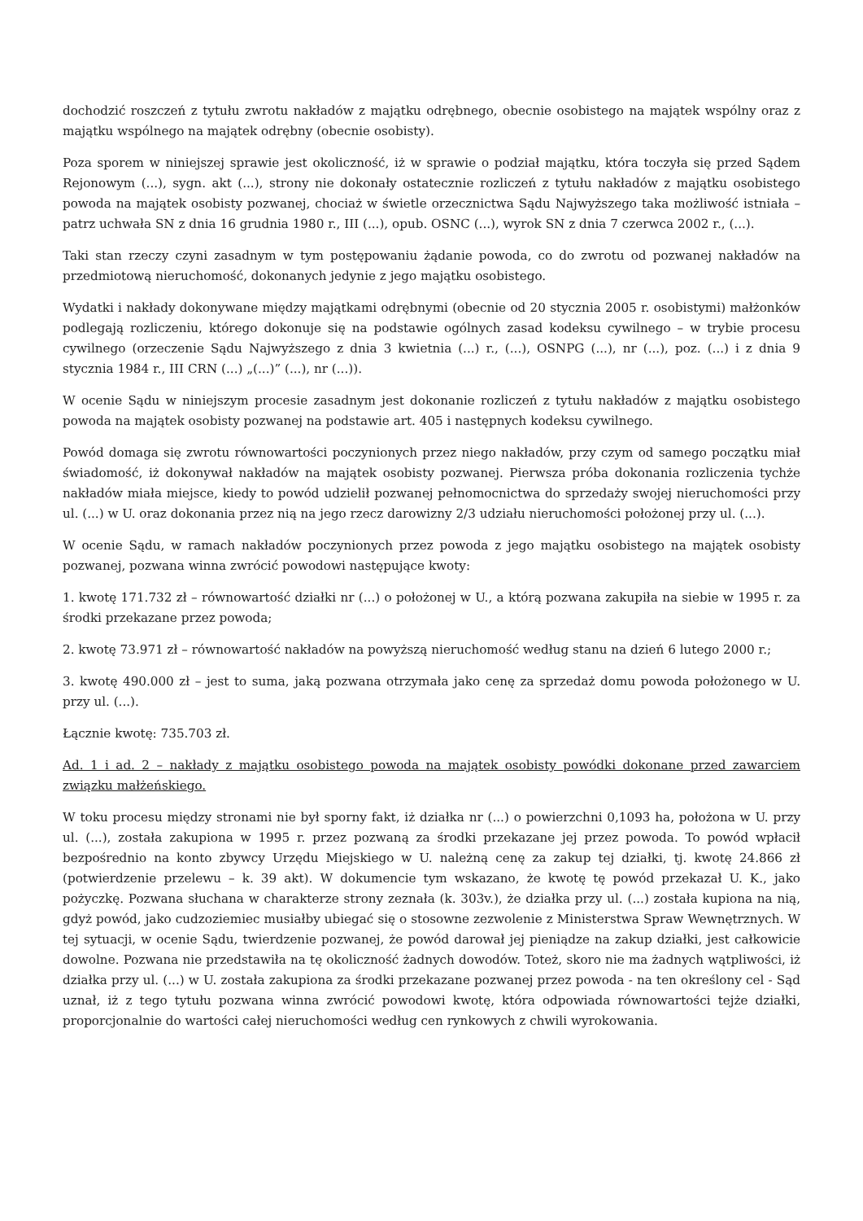dochodzić roszczeń z tytułu zwrotu nakładów z majątku odrębnego, obecnie osobistego na majątek wspólny oraz z majątku wspólnego na majątek odrębny (obecnie osobisty).
Poza sporem w niniejszej sprawie jest okoliczność, iż w sprawie o podział majątku, która toczyła się przed Sądem Rejonowym (...), sygn. akt (...), strony nie dokonały ostatecznie rozliczeń z tytułu nakładów z majątku osobistego powoda na majątek osobisty pozwanej, chociaż w świetle orzecznictwa Sądu Najwyższego taka możliwość istniała – patrz uchwała SN z dnia 16 grudnia 1980 r., III (...), opub. OSNC (...), wyrok SN z dnia 7 czerwca 2002 r., (...).
Taki stan rzeczy czyni zasadnym w tym postępowaniu żądanie powoda, co do zwrotu od pozwanej nakładów na przedmiotową nieruchomość, dokonanych jedynie z jego majątku osobistego.
Wydatki i nakłady dokonywane między majątkami odrębnymi (obecnie od 20 stycznia 2005 r. osobistymi) małżonków podlegają rozliczeniu, którego dokonuje się na podstawie ogólnych zasad kodeksu cywilnego – w trybie procesu cywilnego (orzeczenie Sądu Najwyższego z dnia 3 kwietnia (...) r., (...), OSNPG (...), nr (...), poz. (...) i z dnia 9 stycznia 1984 r., III CRN (...) „(...)” (...), nr (...)).
W ocenie Sądu w niniejszym procesie zasadnym jest dokonanie rozliczeń z tytułu nakładów z majątku osobistego powoda na majątek osobisty pozwanej na podstawie art. 405 i następnych kodeksu cywilnego.
Powód domaga się zwrotu równowartości poczynionych przez niego nakładów, przy czym od samego początku miał świadomość, iż dokonywał nakładów na majątek osobisty pozwanej. Pierwsza próba dokonania rozliczenia tychże nakładów miała miejsce, kiedy to powód udzielił pozwanej pełnomocnictwa do sprzedaży swojej nieruchomości przy ul. (...) w U. oraz dokonania przez nią na jego rzecz darowizny 2/3 udziału nieruchomości położonej przy ul. (...).
W ocenie Sądu, w ramach nakładów poczynionych przez powoda z jego majątku osobistego na majątek osobisty pozwanej, pozwana winna zwrócić powodowi następujące kwoty:
1. kwotę 171.732 zł – równowartość działki nr (...) o położonej w U., a którą pozwana zakupiła na siebie w 1995 r. za środki przekazane przez powoda;
2. kwotę 73.971 zł – równowartość nakładów na powyższą nieruchomość według stanu na dzień 6 lutego 2000 r.;
3. kwotę 490.000 zł – jest to suma, jaką pozwana otrzymała jako cenę za sprzedaż domu powoda położonego w U. przy ul. (...).
Łącznie kwotę: 735.703 zł.
Ad. 1 i ad. 2 – nakłady z majątku osobistego powoda na majątek osobisty powódki dokonane przed zawarciem związku małżeńskiego.
W toku procesu między stronami nie był sporny fakt, iż działka nr (...) o powierzchni 0,1093 ha, położona w U. przy ul. (...), została zakupiona w 1995 r. przez pozwaną za środki przekazane jej przez powoda. To powód wpłacił bezpośrednio na konto zbywcy Urzędu Miejskiego w U. należną cenę za zakup tej działki, tj. kwotę 24.866 zł (potwierdzenie przelewu – k. 39 akt). W dokumencie tym wskazano, że kwotę tę powód przekazał U. K., jako pożyczkę. Pozwana słuchana w charakterze strony zeznała (k. 303v.), że działka przy ul. (...) została kupiona na nią, gdyż powód, jako cudzoziemiec musiałby ubiegać się o stosowne zezwolenie z Ministerstwa Spraw Wewnętrznych. W tej sytuacji, w ocenie Sądu, twierdzenie pozwanej, że powód darował jej pieniądze na zakup działki, jest całkowicie dowolne. Pozwana nie przedstawiła na tę okoliczność żadnych dowodów. Toteż, skoro nie ma żadnych wątpliwości, iż działka przy ul. (...) w U. została zakupiona za środki przekazane pozwanej przez powoda - na ten określony cel - Sąd uznał, iż z tego tytułu pozwana winna zwrócić powodowi kwotę, która odpowiada równowartości tejże działki, proporcjonalnie do wartości całej nieruchomości według cen rynkowych z chwili wyrokowania.